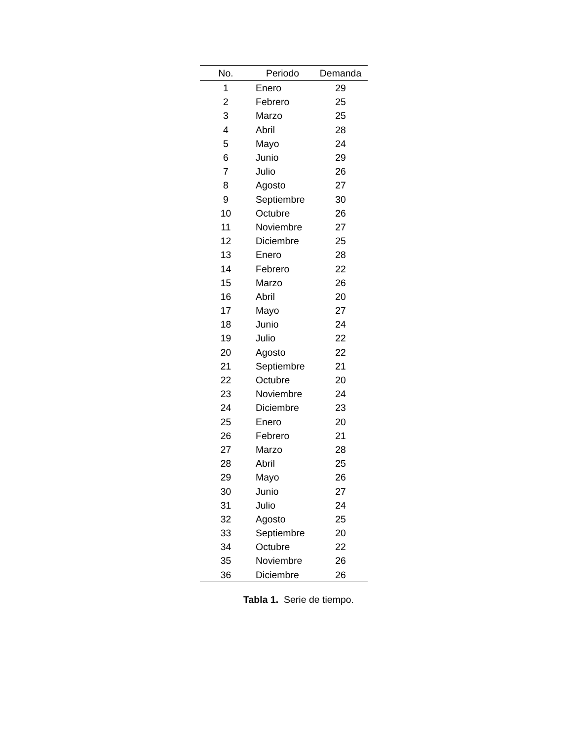| No. | Periodo | Demanda |
| --- | --- | --- |
| 1 | Enero | 29 |
| 2 | Febrero | 25 |
| 3 | Marzo | 25 |
| 4 | Abril | 28 |
| 5 | Mayo | 24 |
| 6 | Junio | 29 |
| 7 | Julio | 26 |
| 8 | Agosto | 27 |
| 9 | Septiembre | 30 |
| 10 | Octubre | 26 |
| 11 | Noviembre | 27 |
| 12 | Diciembre | 25 |
| 13 | Enero | 28 |
| 14 | Febrero | 22 |
| 15 | Marzo | 26 |
| 16 | Abril | 20 |
| 17 | Mayo | 27 |
| 18 | Junio | 24 |
| 19 | Julio | 22 |
| 20 | Agosto | 22 |
| 21 | Septiembre | 21 |
| 22 | Octubre | 20 |
| 23 | Noviembre | 24 |
| 24 | Diciembre | 23 |
| 25 | Enero | 20 |
| 26 | Febrero | 21 |
| 27 | Marzo | 28 |
| 28 | Abril | 25 |
| 29 | Mayo | 26 |
| 30 | Junio | 27 |
| 31 | Julio | 24 |
| 32 | Agosto | 25 |
| 33 | Septiembre | 20 |
| 34 | Octubre | 22 |
| 35 | Noviembre | 26 |
| 36 | Diciembre | 26 |
Tabla 1. Serie de tiempo.